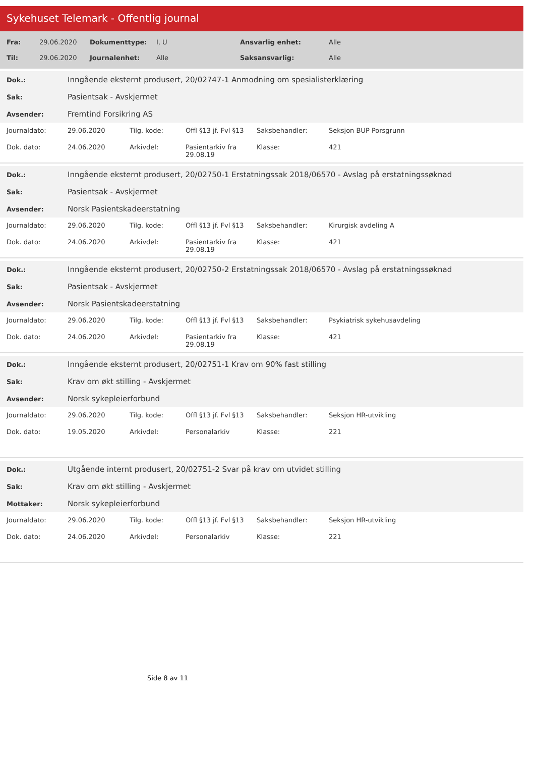Sykehuset Telemark - Offentlig journal
| Fra: | 29.06.2020 | Dokumenttype: | I, U | Ansvarlig enhet: | Alle |
| Til: | 29.06.2020 | Journalenhet: | Alle | Saksansvarlig: | Alle |
| Dok.: | Inngående eksternt produsert, 20/02747-1 Anmodning om spesialisterklæring |
| Sak: | Pasientsak - Avskjermet |
| Avsender: | Fremtind Forsikring AS |
| Journaldato: | 29.06.2020 | Tilg. kode: | Offl §13 jf. Fvl §13 | Saksbehandler: | Seksjon BUP Porsgrunn |
| Dok. dato: | 24.06.2020 | Arkivdel: | Pasientarkiv fra 29.08.19 | Klasse: | 421 |
| Dok.: | Inngående eksternt produsert, 20/02750-1 Erstatningssak 2018/06570 - Avslag på erstatningssøknad |
| Sak: | Pasientsak - Avskjermet |
| Avsender: | Norsk Pasientskadeerstatning |
| Journaldato: | 29.06.2020 | Tilg. kode: | Offl §13 jf. Fvl §13 | Saksbehandler: | Kirurgisk avdeling A |
| Dok. dato: | 24.06.2020 | Arkivdel: | Pasientarkiv fra 29.08.19 | Klasse: | 421 |
| Dok.: | Inngående eksternt produsert, 20/02750-2 Erstatningssak 2018/06570 - Avslag på erstatningssøknad |
| Sak: | Pasientsak - Avskjermet |
| Avsender: | Norsk Pasientskadeerstatning |
| Journaldato: | 29.06.2020 | Tilg. kode: | Offl §13 jf. Fvl §13 | Saksbehandler: | Psykiatrisk sykehusavdeling |
| Dok. dato: | 24.06.2020 | Arkivdel: | Pasientarkiv fra 29.08.19 | Klasse: | 421 |
| Dok.: | Inngående eksternt produsert, 20/02751-1 Krav om 90% fast stilling |
| Sak: | Krav om økt stilling - Avskjermet |
| Avsender: | Norsk sykepleierforbund |
| Journaldato: | 29.06.2020 | Tilg. kode: | Offl §13 jf. Fvl §13 | Saksbehandler: | Seksjon HR-utvikling |
| Dok. dato: | 19.05.2020 | Arkivdel: | Personalarkiv | Klasse: | 221 |
| Dok.: | Utgående internt produsert, 20/02751-2 Svar på krav om utvidet stilling |
| Sak: | Krav om økt stilling - Avskjermet |
| Mottaker: | Norsk sykepleierforbund |
| Journaldato: | 29.06.2020 | Tilg. kode: | Offl §13 jf. Fvl §13 | Saksbehandler: | Seksjon HR-utvikling |
| Dok. dato: | 24.06.2020 | Arkivdel: | Personalarkiv | Klasse: | 221 |
Side 8 av 11